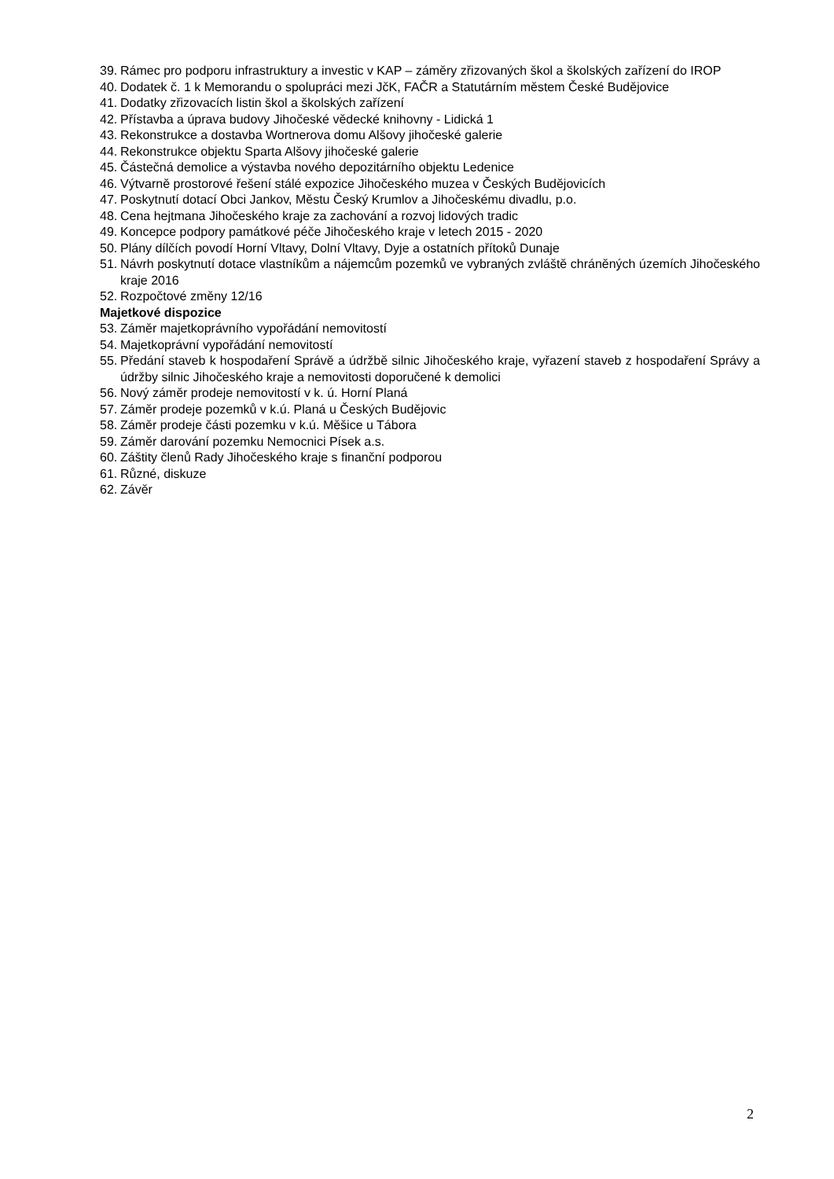39. Rámec pro podporu infrastruktury a investic v KAP – záměry zřizovaných škol a školských zařízení do IROP
40. Dodatek č. 1 k Memorandu o spolupráci mezi JčK, FAČR a Statutárním městem České Budějovice
41. Dodatky zřizovacích listin škol a školských zařízení
42. Přístavba a úprava budovy Jihočeské vědecké knihovny - Lidická 1
43. Rekonstrukce a dostavba Wortnerova domu Alšovy jihočeské galerie
44. Rekonstrukce objektu Sparta Alšovy jihočeské galerie
45. Částečná demolice a výstavba nového depozitárního objektu Ledenice
46. Výtvarně prostorové řešení stálé expozice Jihočeského muzea v Českých Budějovicích
47. Poskytnutí dotací Obci Jankov, Městu Český Krumlov a Jihočeskému divadlu, p.o.
48. Cena hejtmana Jihočeského kraje za zachování a rozvoj lidových tradic
49. Koncepce podpory památkové péče Jihočeského kraje v letech 2015 - 2020
50. Plány dílčích povodí Horní Vltavy, Dolní Vltavy, Dyje a ostatních přítoků Dunaje
51. Návrh poskytnutí dotace vlastníkům a nájemcům pozemků ve vybraných zvláště chráněných územích Jihočeského kraje 2016
52. Rozpočtové změny 12/16
Majetkové dispozice
53. Záměr majetkoprávního vypořádání nemovitostí
54. Majetkoprávní vypořádání nemovitostí
55. Předání staveb k hospodaření Správě a údržbě silnic Jihočeského kraje, vyřazení staveb z hospodaření Správy a údržby silnic Jihočeského kraje a nemovitosti doporučené k demolici
56. Nový záměr prodeje nemovitostí v k. ú. Horní Planá
57. Záměr prodeje pozemků v k.ú. Planá u Českých Budějovic
58. Záměr prodeje části pozemku v k.ú. Měšice u Tábora
59. Záměr darování pozemku Nemocnici Písek a.s.
60. Záštity členů Rady Jihočeského kraje s finanční podporou
61. Různé, diskuze
62. Závěr
2